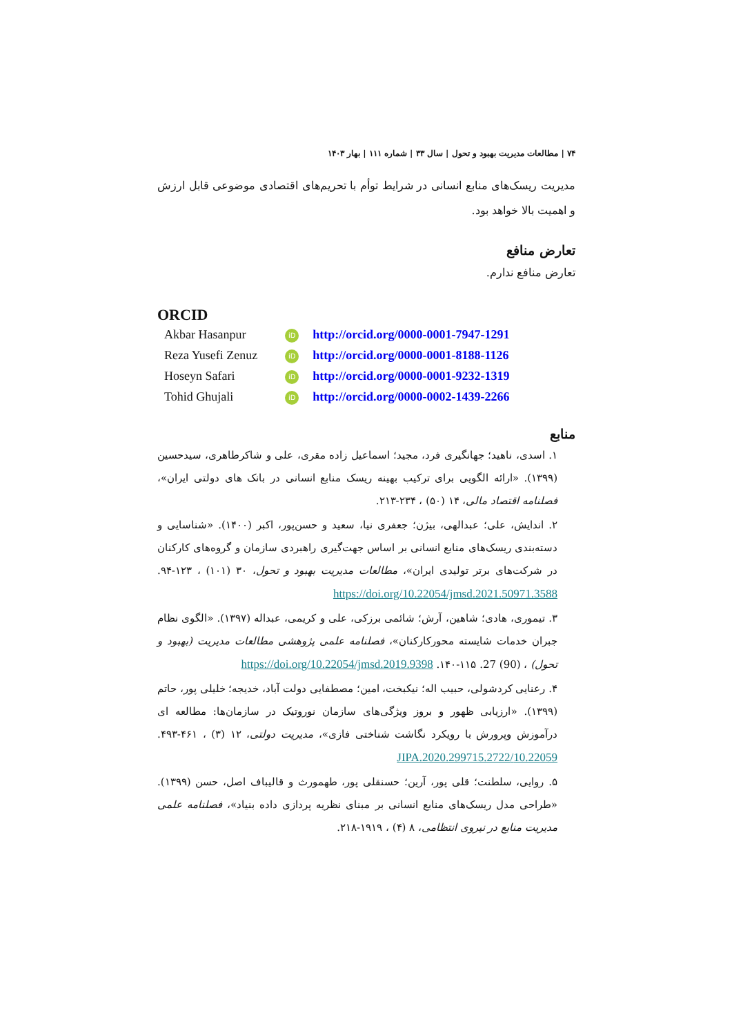۷۴ | مطالعات مدیریت بهبود و تحول | سال ۳۳ | شماره ۱۱۱ | بهار ۱۴۰۳
مدیریت ریسک‌های منابع انسانی در شرایط توأم با تحریم‌های اقتصادی موضوعی قابل ارزش و اهمیت بالا خواهد بود.
تعارض منافع
تعارض منافع ندارم.
ORCID
| Akbar Hasanpur | iD | http://orcid.org/0000-0001-7947-1291 |
| Reza Yusefi Zenuz | iD | http://orcid.org/0000-0001-8188-1126 |
| Hoseyn Safari | iD | http://orcid.org/0000-0001-9232-1319 |
| Tohid Ghujali | iD | http://orcid.org/0000-0002-1439-2266 |
منابع
۱. اسدی، ناهید؛ جهانگیری فرد، مجید؛ اسماعیل زاده مقری، علی و شاکرطاهری، سیدحسین (۱۳۹۹). «ارائه الگویی برای ترکیب بهینه ریسک منابع انسانی در بانک های دولتی ایران»، فصلنامه اقتصاد مالی، ۱۴ (۵۰) ، ۲۳۴-۲۱۳.
۲. اندایش، علی؛ عبدالهی، بیژن؛ جعفری نیا، سعید و حسن‌پور، اکبر (۱۴۰۰). «شناسایی و دسته‌بندی ریسک‌های منابع انسانی بر اساس جهت‌گیری راهبردی سازمان و گروه‌های کارکنان در شرکت‌های برتر تولیدی ایران»، مطالعات مدیریت بهبود و تحول، ۳۰ (۱۰۱) ، ۱۲۳-۹۴. https://doi.org/10.22054/jmsd.2021.50971.3588
۳. تیموری، هادی؛ شاهین، آرش؛ شائمی برزکی، علی و کریمی، عبداله (۱۳۹۷). «الگوی نظام جبران خدمات شایسته محورکارکنان»، فصلنامه علمی پژوهشی مطالعات مدیریت (بهبود و تحول) ، (90) 27. ۱۱۵-۱۴۰. https://doi.org/10.22054/jmsd.2019.9398
۴. رعنایی کردشولی، حبیب اله؛ نیکبخت، امین؛ مصطفایی دولت آباد، خدیجه؛ خلیلی پور، حاتم (۱۳۹۹). «ارزیابی ظهور و بروز ویژگی‌های سازمان نوروتیک در سازمان‌ها: مطالعه ای درآموزش وپرورش با رویکرد نگاشت شناختی فازی»، مدیریت دولتی، ۱۲ (۳) ، ۴۶۱-۴۹۳. 10.22059/JIPA.2020.299715.2722
۵. روایی، سلطنت؛ قلی پور، آرین؛ حسنقلی پور، طهمورث و قالیباف اصل، حسن (۱۳۹۹). «طراحی مدل ریسک‌های منابع انسانی بر مبنای نظریه پردازی داده بنیاد»، فصلنامه علمی مدیریت منابع در نیروی انتظامی، ۸ (۴) ، ۱۹۱۹-۲۱۸.